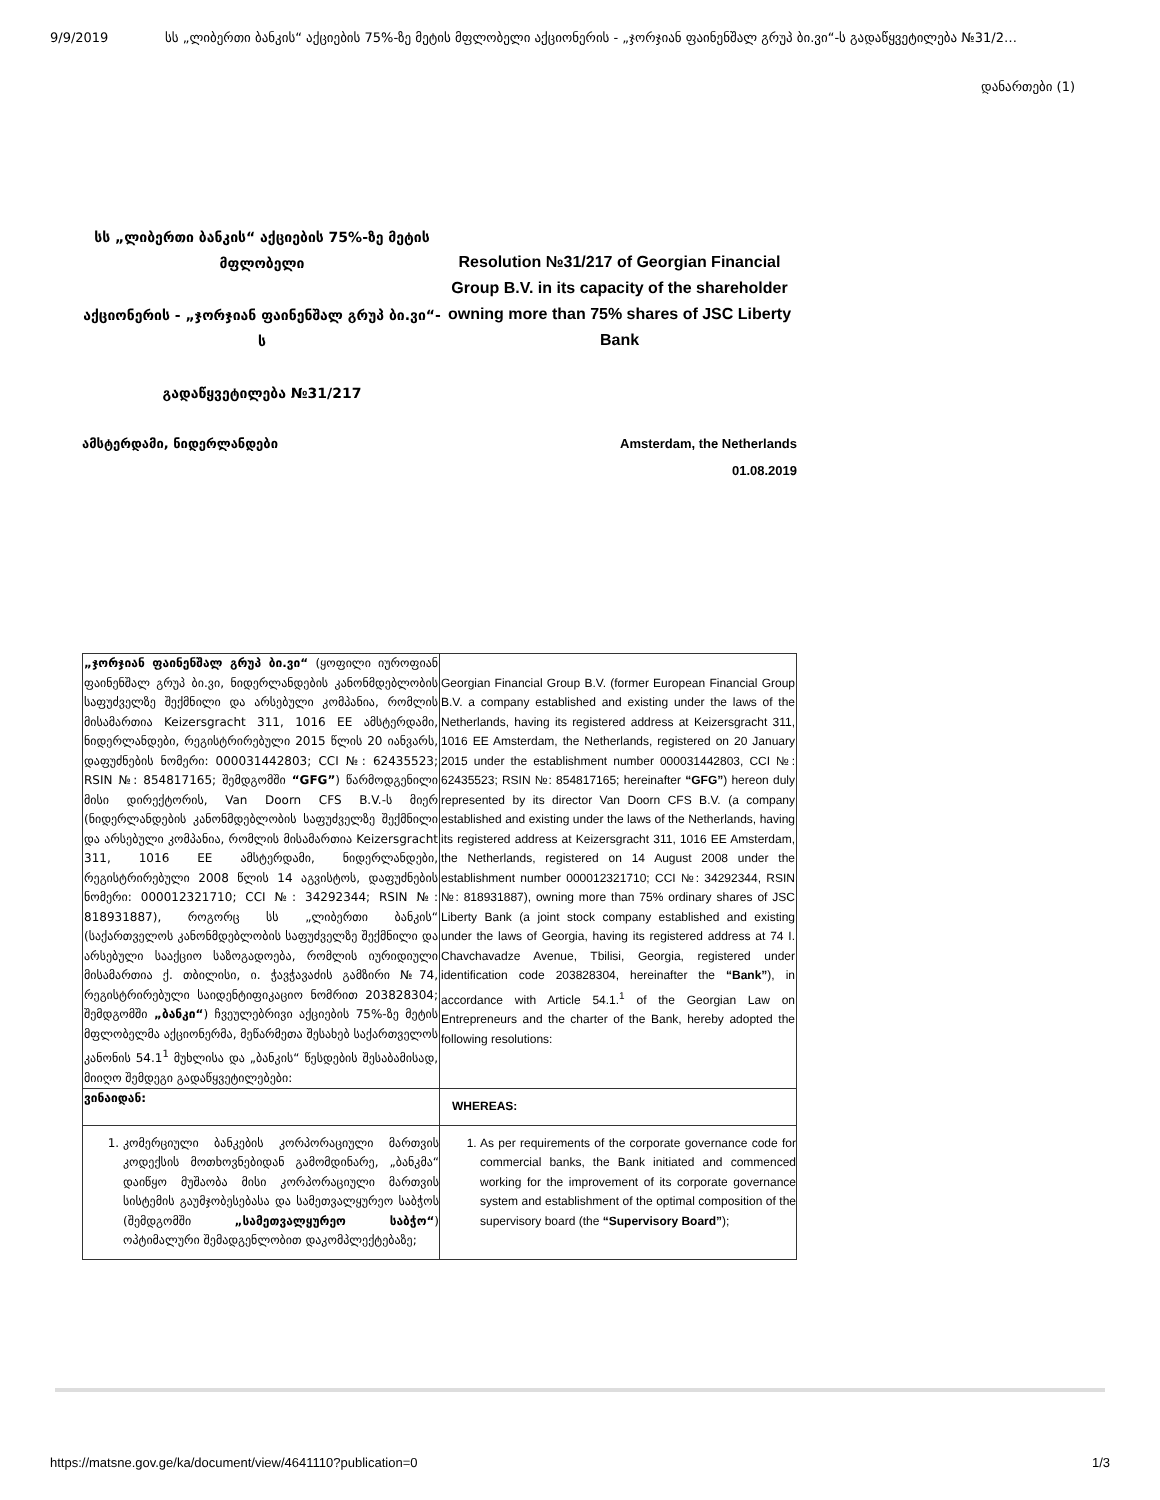9/9/2019 სს „ლიბერთი ბანკის“ აქციების 75%-ზე მეტის მფლობელი აქციონერის - „ჯორჯიან ფაინენშალ გრუპ ბი.ვი“-ს გადაწყვეტილება №31/2…
დანართები (1)
სს „ლიბერთი ბანკის“ აქციების 75%-ზე მეტის მფლობელი
აქციონერის - „ჯორჯიან ფაინენშალ გრუპ ბი.ვი“-ს
გადაწყვეტილება №31/217
Resolution №31/217 of Georgian Financial Group B.V. in its capacity of the shareholder owning more than 75% shares of JSC Liberty Bank
ამსტერდამი, ნიდერლანდები Amsterdam, the Netherlands
01.08.2019
| „ჯორჯიან ფაინენშალ გრუპ ბი.ვი“ (ყოფილი იუროფიან ფაინენშალ გრუპ ბი.ვი, ნიდერლანდების კანონმდებლობის საფუძველზე შექმნილი და არსებული კომპანია, რომლის მისამართია Keizersgracht 311, 1016 EE ამსტერდამი, ნიდერლანდები, რეგისტრირებული 2015 წლის 20 იანვარს, დაფუძნების ნომერი: 000031442803; CCI №: 62435523; RSIN №: 854817165; შემდგომში “GFG” ) წარმოდგენილი მისი დირექტორის, Van Doorn CFS B.V.-ს მიერ (ნიდერლანდების კანონმდებლობის საფუძველზე შექმნილი და არსებული კომპანია, რომლის მისამართია Keizersgracht 311, 1016 EE ამსტერდამი, ნიდერლანდები, რეგისტრირებული 2008 წლის 14 აგვისტოს, დაფუძნების ნომერი: 000012321710; CCI №: 34292344; RSIN №: 818931887), როგორც სს „ლიბერთი ბანკის“ (საქართველოს კანონმდებლობის საფუძველზე შექმნილი და არსებული სააქციო საზოგადოება, რომლის იურიდიული მისამართია ქ. თბილისი, ი. ჭავჭავაძის გამზირი №74, რეგისტრირებული საიდენტიფიკაციო ნომრით 203828304; შემდგომში „ბანკი“ ) ჩვეულებრივი აქციების 75%-ზე მეტის მფლობელმა აქციონერმა, მეწარმეთა შესახებ საქართველოს კანონის 54.1<sup>1</sup> მუხლისა და „ბანკის“ წესდების შესაბამისად, მიიღო შემდეგი გადაწყვეტილებები: | Georgian Financial Group B.V. (former European Financial Group B.V. a company established and existing under the laws of the Netherlands, having its registered address at Keizersgracht 311, 1016 EE Amsterdam, the Netherlands, registered on 20 January 2015 under the establishment number 000031442803, CCI №: 62435523; RSIN №: 854817165; hereinafter “GFG” ) hereon duly represented by its director Van Doorn CFS B.V. (a company established and existing under the laws of the Netherlands, having its registered address at Keizersgracht 311, 1016 EE Amsterdam, the Netherlands, registered on 14 August 2008 under the establishment number 000012321710; CCI №: 34292344, RSIN №: 818931887), owning more than 75% ordinary shares of JSC Liberty Bank (a joint stock company established and existing under the laws of Georgia, having its registered address at 74 I. Chavchavadze Avenue, Tbilisi, Georgia, registered under identification code 203828304, hereinafter the “Bank” ), in accordance with Article 54.1.<sup>1</sup> of the Georgian Law on Entrepreneurs and the charter of the Bank, hereby adopted the following resolutions: |
| ვინაიდან: | WHEREAS: |
| 1. კომერციული ბანკების კორპორაციული მართვის კოდექსის მოთხოვნებიდან გამომდინარე, „ბანკმა“ დაიწყო მუშაობა მისი კორპორაციული მართვის სისტემის გაუმჯობესებასა და სამეთვალყურეო საბჭოს (შემდგომში „სამეთვალყურეო საბჭო“ ) ოპტიმალური შემადგენლობით დაკომპლექტებაზე; | 1. As per requirements of the corporate governance code for commercial banks, the Bank initiated and commenced working for the improvement of its corporate governance system and establishment of the optimal composition of the supervisory board (the “Supervisory Board” ); |
https://matsne.gov.ge/ka/document/view/4641110?publication=0 1/3